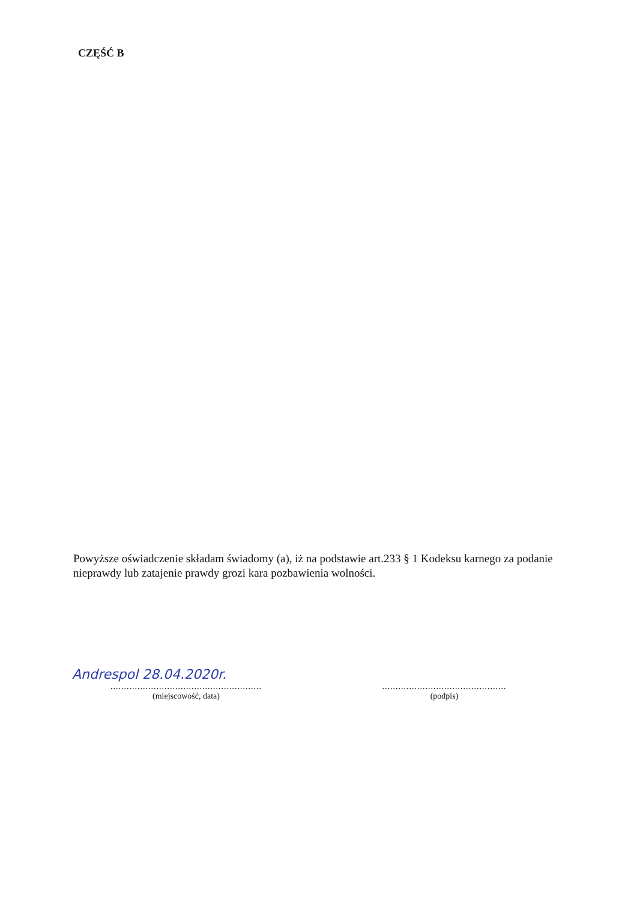CZĘŚĆ B
Powyższe oświadczenie składam świadomy (a), iż na podstawie art.233 § 1 Kodeksu karnego za podanie nieprawdy lub zatajenie prawdy grozi kara pozbawienia wolności.
Andrespol 28.04.2020r.
........................................................
(miejscowość, data)
..............................................
(podpis)